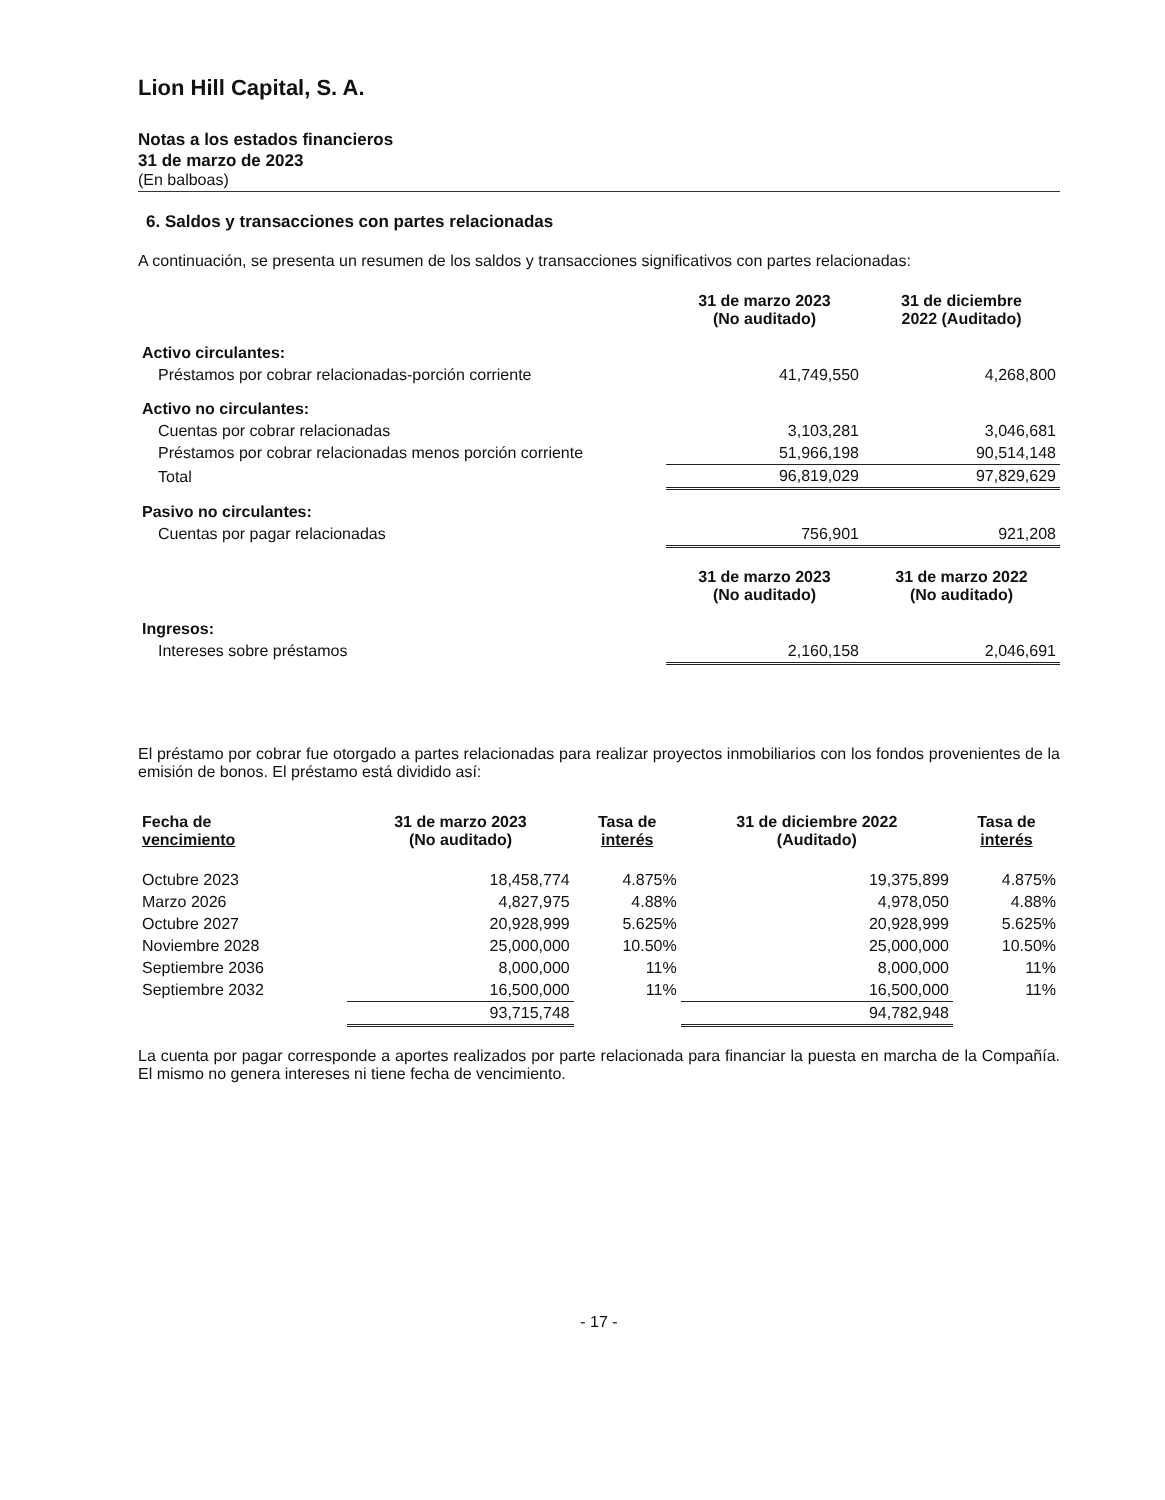Lion Hill Capital, S. A.
Notas a los estados financieros
31 de marzo de 2023
(En balboas)
6. Saldos y transacciones con partes relacionadas
A continuación, se presenta un resumen de los saldos y transacciones significativos con partes relacionadas:
| | 31 de marzo 2023 (No auditado) | 31 de diciembre 2022 (Auditado) |
| Activo circulantes: | | |
| Préstamos por cobrar relacionadas-porción corriente | 41,749,550 | 4,268,800 |
| Activo no circulantes: | | |
| Cuentas por cobrar relacionadas | 3,103,281 | 3,046,681 |
| Préstamos por cobrar relacionadas menos porción corriente | 51,966,198 | 90,514,148 |
| Total | 96,819,029 | 97,829,629 |
| Pasivo no circulantes: | | |
| Cuentas por pagar relacionadas | 756,901 | 921,208 |
| | 31 de marzo 2023 (No auditado) | 31 de marzo 2022 (No auditado) |
| Ingresos: | | |
| Intereses sobre préstamos | 2,160,158 | 2,046,691 |
El préstamo por cobrar fue otorgado a partes relacionadas para realizar proyectos inmobiliarios con los fondos provenientes de la emisión de bonos. El préstamo está dividido así:
| Fecha de vencimiento | 31 de marzo 2023 (No auditado) | Tasa de interés | 31 de diciembre 2022 (Auditado) | Tasa de interés |
| --- | --- | --- | --- | --- |
| Octubre 2023 | 18,458,774 | 4.875% | 19,375,899 | 4.875% |
| Marzo 2026 | 4,827,975 | 4.88% | 4,978,050 | 4.88% |
| Octubre 2027 | 20,928,999 | 5.625% | 20,928,999 | 5.625% |
| Noviembre 2028 | 25,000,000 | 10.50% | 25,000,000 | 10.50% |
| Septiembre 2036 | 8,000,000 | 11% | 8,000,000 | 11% |
| Septiembre 2032 | 16,500,000 | 11% | 16,500,000 | 11% |
| | 93,715,748 | | 94,782,948 | |
La cuenta por pagar corresponde a aportes realizados por parte relacionada para financiar la puesta en marcha de la Compañía. El mismo no genera intereses ni tiene fecha de vencimiento.
- 17 -